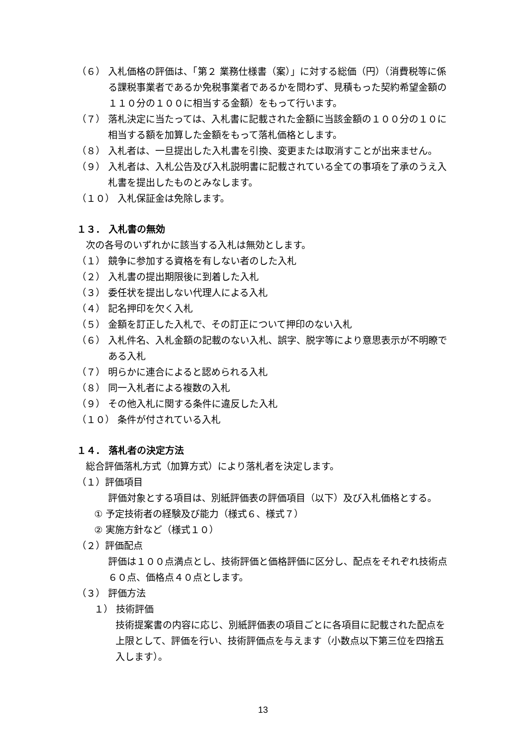（６） 入札価格の評価は、「第２ 業務仕様書（案）」に対する総価（円）（消費税等に係る課税事業者であるか免税事業者であるかを問わず、見積もった契約希望金額の１１０分の１００に相当する金額）をもって行います。
（７） 落札決定に当たっては、入札書に記載された金額に当該金額の１００分の１０に相当する額を加算した金額をもって落札価格とします。
（８） 入札者は、一旦提出した入札書を引換、変更または取消すことが出来ません。
（９） 入札者は、入札公告及び入札説明書に記載されている全ての事項を了承のうえ入札書を提出したものとみなします。
（１０） 入札保証金は免除します。
１３． 入札書の無効
次の各号のいずれかに該当する入札は無効とします。
（１） 競争に参加する資格を有しない者のした入札
（２） 入札書の提出期限後に到着した入札
（３） 委任状を提出しない代理人による入札
（４） 記名押印を欠く入札
（５） 金額を訂正した入札で、その訂正について押印のない入札
（６） 入札件名、入札金額の記載のない入札、誤字、脱字等により意思表示が不明瞭である入札
（７） 明らかに連合によると認められる入札
（８） 同一入札者による複数の入札
（９） その他入札に関する条件に違反した入札
（１０） 条件が付されている入札
１４． 落札者の決定方法
総合評価落札方式（加算方式）により落札者を決定します。
（１）評価項目
評価対象とする項目は、別紙評価表の評価項目（以下）及び入札価格とする。
① 予定技術者の経験及び能力（様式６、様式７）
② 実施方針など（様式１０）
（２）評価配点
評価は１００点満点とし、技術評価と価格評価に区分し、配点をそれぞれ技術点６０点、価格点４０点とします。
（３） 評価方法
１） 技術評価
技術提案書の内容に応じ、別紙評価表の項目ごとに各項目に記載された配点を上限として、評価を行い、技術評価点を与えます（小数点以下第三位を四捨五入します）。
13